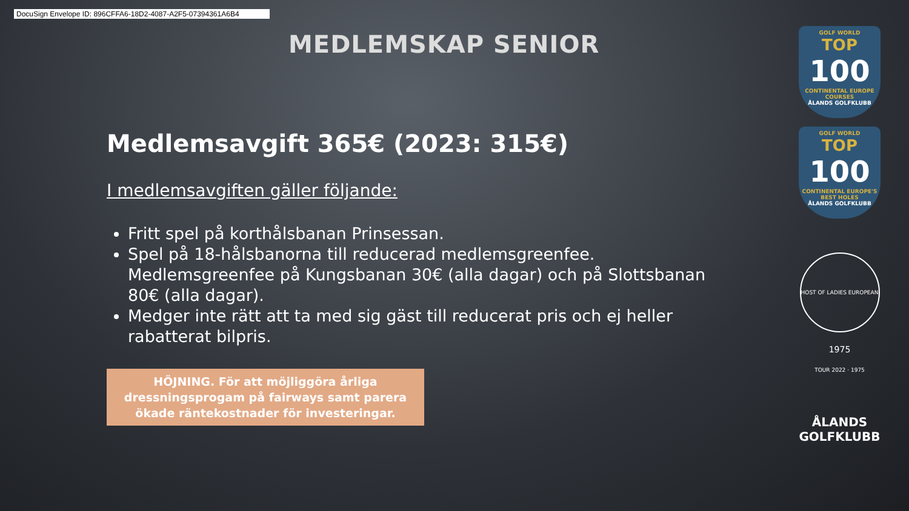DocuSign Envelope ID: 896CFFA6-18D2-4087-A2F5-07394361A6B4
MEDLEMSKAP SENIOR
Medlemsavgift 365€ (2023: 315€)
I medlemsavgiften gäller följande:
Fritt spel på korthålsbanan Prinsessan.
Spel på 18-hålsbanorna till reducerad medlemsgreenfee. Medlemsgreenfee på Kungsbanan 30€ (alla dagar) och på Slottsbanan 80€ (alla dagar).
Medger inte rätt att ta med sig gäst till reducerat pris och ej heller rabatterat bilpris.
HÖJNING. För att möjliggöra årliga
dressningsprogam på fairways samt parera
ökade räntekostnader för investeringar.
GOLF WORLD
TOP
100
CONTINENTAL EUROPE COURSES
ÅLANDS GOLFKLUBB
GOLF WORLD
TOP
100
CONTINENTAL EUROPE'S BEST HOLES
ÅLANDS GOLFKLUBB
HOST OF LADIES EUROPEAN TOUR 2022 · 1975
1975
ÅLANDS
GOLFKLUBB